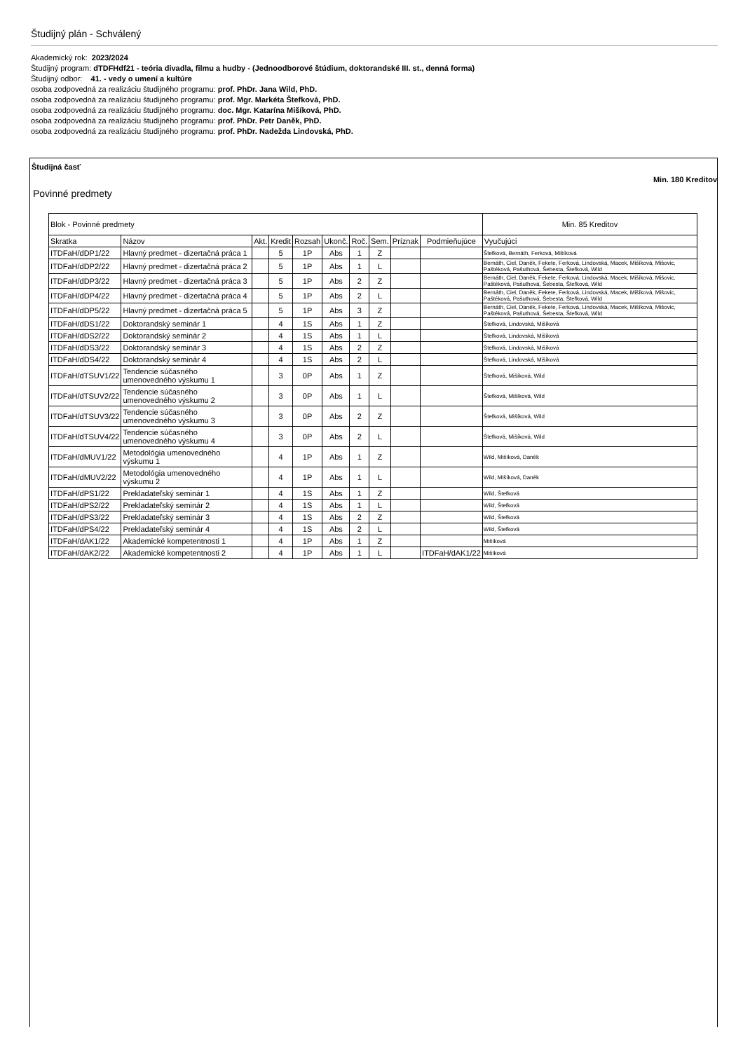Študijný plán - Schválený
Akademický rok: 2023/2024
Študijný program: dTDFHdf21 - teória divadla, filmu a hudby - (Jednoodborové štúdium, doktorandské III. st., denná forma)
Študijný odbor: 41. - vedy o umení a kultúre
osoba zodpovedná za realizáciu študijného programu: prof. PhDr. Jana Wild, PhD.
osoba zodpovedná za realizáciu študijného programu: prof. Mgr. Markéta Štefková, PhD.
osoba zodpovedná za realizáciu študijného programu: doc. Mgr. Katarína Mišíková, PhD.
osoba zodpovedná za realizáciu študijného programu: prof. PhDr. Petr Daněk, PhD.
osoba zodpovedná za realizáciu študijného programu: prof. PhDr. Nadežda Lindovská, PhD.
Študijná časť
Min. 180 Kreditov
Povinné predmety
| Blok - Povinné predmety | | | | | | | | | | Min. 85 Kreditov |
| Skratka | Názov | Akt. | Kredit | Rozsah | Ukonč. | Roč. | Sem. | Príznak | Podmieňujúce | Vyučujúci |
| ITDFaH/dDP1/22 | Hlavný predmet - dizertačná práca 1 | | 5 | 1P | Abs | 1 | Z | | | Štefková, Bernáth, Ferková, Mišíková |
| ITDFaH/dDP2/22 | Hlavný predmet - dizertačná práca 2 | | 5 | 1P | Abs | 1 | L | | | Bernáth, Ciel, Daněk, Fekete, Ferková, Lindovská, Macek, Mišíková, Mišovic, Paštéková, Pašuthová, Šebesta, Štefková, Wild |
| ITDFaH/dDP3/22 | Hlavný predmet - dizertačná práca 3 | | 5 | 1P | Abs | 2 | Z | | | Bernáth, Ciel, Daněk, Fekete, Ferková, Lindovská, Macek, Mišíková, Mišovic, Paštéková, Pašuthová, Šebesta, Štefková, Wild |
| ITDFaH/dDP4/22 | Hlavný predmet - dizertačná práca 4 | | 5 | 1P | Abs | 2 | L | | | Bernáth, Ciel, Daněk, Fekete, Ferková, Lindovská, Macek, Mišíková, Mišovic, Paštéková, Pašuthová, Šebesta, Štefková, Wild |
| ITDFaH/dDP5/22 | Hlavný predmet - dizertačná práca 5 | | 5 | 1P | Abs | 3 | Z | | | Bernáth, Ciel, Daněk, Fekete, Ferková, Lindovská, Macek, Mišíková, Mišovic, Paštéková, Pašuthová, Šebesta, Štefková, Wild |
| ITDFaH/dDS1/22 | Doktorandský seminár 1 | | 4 | 1S | Abs | 1 | Z | | | Štefková, Lindovská, Mišíková |
| ITDFaH/dDS2/22 | Doktorandský seminár 2 | | 4 | 1S | Abs | 1 | L | | | Štefková, Lindovská, Mišíková |
| ITDFaH/dDS3/22 | Doktorandský seminár 3 | | 4 | 1S | Abs | 2 | Z | | | Štefková, Lindovská, Mišíková |
| ITDFaH/dDS4/22 | Doktorandský seminár 4 | | 4 | 1S | Abs | 2 | L | | | Štefková, Lindovská, Mišíková |
| ITDFaH/dTSUV1/22 | Tendencie súčasného umenovedného výskumu 1 | | 3 | 0P | Abs | 1 | Z | | | Štefková, Mišíková, Wild |
| ITDFaH/dTSUV2/22 | Tendencie súčasného umenovedného výskumu 2 | | 3 | 0P | Abs | 1 | L | | | Štefková, Mišíková, Wild |
| ITDFaH/dTSUV3/22 | Tendencie súčasného umenovedného výskumu 3 | | 3 | 0P | Abs | 2 | Z | | | Štefková, Mišíková, Wild |
| ITDFaH/dTSUV4/22 | Tendencie súčasného umenovedného výskumu 4 | | 3 | 0P | Abs | 2 | L | | | Štefková, Mišíková, Wild |
| ITDFaH/dMUV1/22 | Metodológia umenovedného výskumu 1 | | 4 | 1P | Abs | 1 | Z | | | Wild, Mišíková, Daněk |
| ITDFaH/dMUV2/22 | Metodológia umenovedného výskumu 2 | | 4 | 1P | Abs | 1 | L | | | Wild, Mišíková, Daněk |
| ITDFaH/dPS1/22 | Prekladateľský seminár 1 | | 4 | 1S | Abs | 1 | Z | | | Wild, Štefková |
| ITDFaH/dPS2/22 | Prekladateľský seminár 2 | | 4 | 1S | Abs | 1 | L | | | Wild, Štefková |
| ITDFaH/dPS3/22 | Prekladateľský seminár 3 | | 4 | 1S | Abs | 2 | Z | | | Wild, Štefková |
| ITDFaH/dPS4/22 | Prekladateľský seminár 4 | | 4 | 1S | Abs | 2 | L | | | Wild, Štefková |
| ITDFaH/dAK1/22 | Akademické kompetentnosti 1 | | 4 | 1P | Abs | 1 | Z | | | Mišíková |
| ITDFaH/dAK2/22 | Akademické kompetentnosti 2 | | 4 | 1P | Abs | 1 | L | | ITDFaH/dAK1/22 | Mišíková |